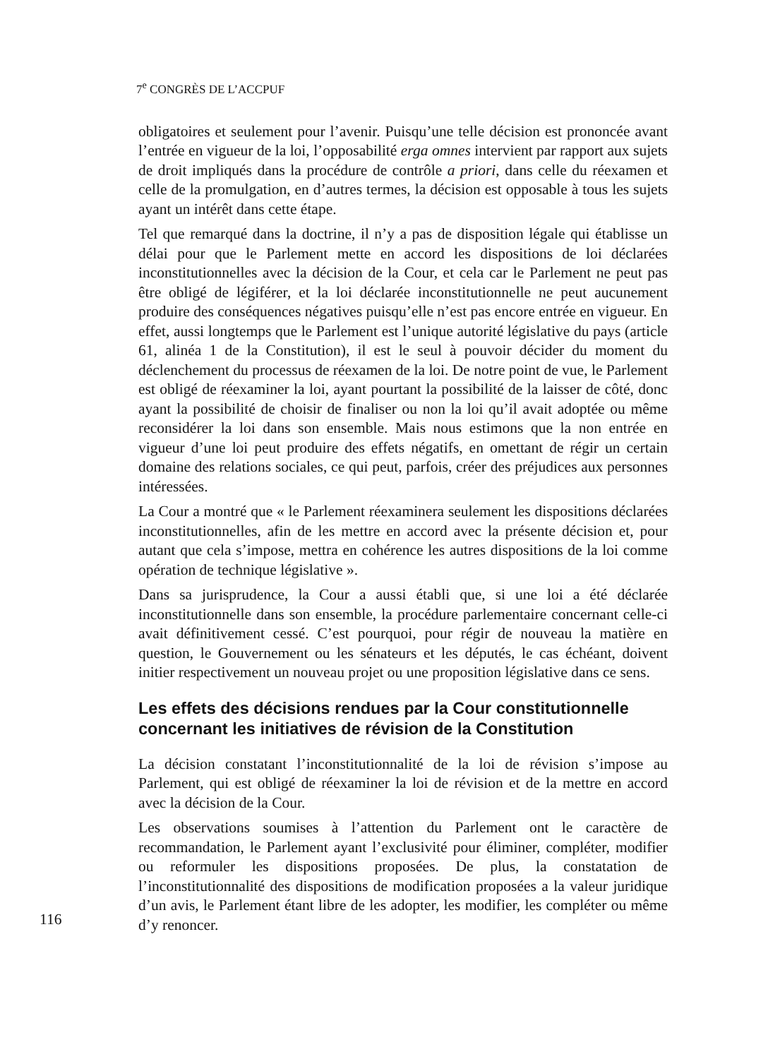7<sup>e</sup> CONGRÈS DE L’ACCPUF
obligatoires et seulement pour l’avenir. Puisqu’une telle décision est prononcée avant l’entrée en vigueur de la loi, l’opposabilité erga omnes intervient par rapport aux sujets de droit impliqués dans la procédure de contrôle a priori, dans celle du réexamen et celle de la promulgation, en d’autres termes, la décision est opposable à tous les sujets ayant un intérêt dans cette étape.
Tel que remarqué dans la doctrine, il n’y a pas de disposition légale qui établisse un délai pour que le Parlement mette en accord les dispositions de loi déclarées inconstitutionnelles avec la décision de la Cour, et cela car le Parlement ne peut pas être obligé de légiférer, et la loi déclarée inconstitutionnelle ne peut aucunement produire des conséquences négatives puisqu’elle n’est pas encore entrée en vigueur. En effet, aussi longtemps que le Parlement est l’unique autorité législative du pays (article 61, alinéa 1 de la Constitution), il est le seul à pouvoir décider du moment du déclenchement du processus de réexamen de la loi. De notre point de vue, le Parlement est obligé de réexaminer la loi, ayant pourtant la possibilité de la laisser de côté, donc ayant la possibilité de choisir de finaliser ou non la loi qu’il avait adoptée ou même reconsidérer la loi dans son ensemble. Mais nous estimons que la non entrée en vigueur d’une loi peut produire des effets négatifs, en omettant de régir un certain domaine des relations sociales, ce qui peut, parfois, créer des préjudices aux personnes intéressées.
La Cour a montré que « le Parlement réexaminera seulement les dispositions déclarées inconstitutionnelles, afin de les mettre en accord avec la présente décision et, pour autant que cela s’impose, mettra en cohérence les autres dispositions de la loi comme opération de technique législative ».
Dans sa jurisprudence, la Cour a aussi établi que, si une loi a été déclarée inconstitutionnelle dans son ensemble, la procédure parlementaire concernant celle-ci avait définitivement cessé. C’est pourquoi, pour régir de nouveau la matière en question, le Gouvernement ou les sénateurs et les députés, le cas échéant, doivent initier respectivement un nouveau projet ou une proposition législative dans ce sens.
Les effets des décisions rendues par la Cour constitutionnelle concernant les initiatives de révision de la Constitution
La décision constatant l’inconstitutionnalité de la loi de révision s’impose au Parlement, qui est obligé de réexaminer la loi de révision et de la mettre en accord avec la décision de la Cour.
116
Les observations soumises à l’attention du Parlement ont le caractère de recommandation, le Parlement ayant l’exclusivité pour éliminer, compléter, modifier ou reformuler les dispositions proposées. De plus, la constatation de l’inconstitutionnalité des dispositions de modification proposées a la valeur juridique d’un avis, le Parlement étant libre de les adopter, les modifier, les compléter ou même d’y renoncer.